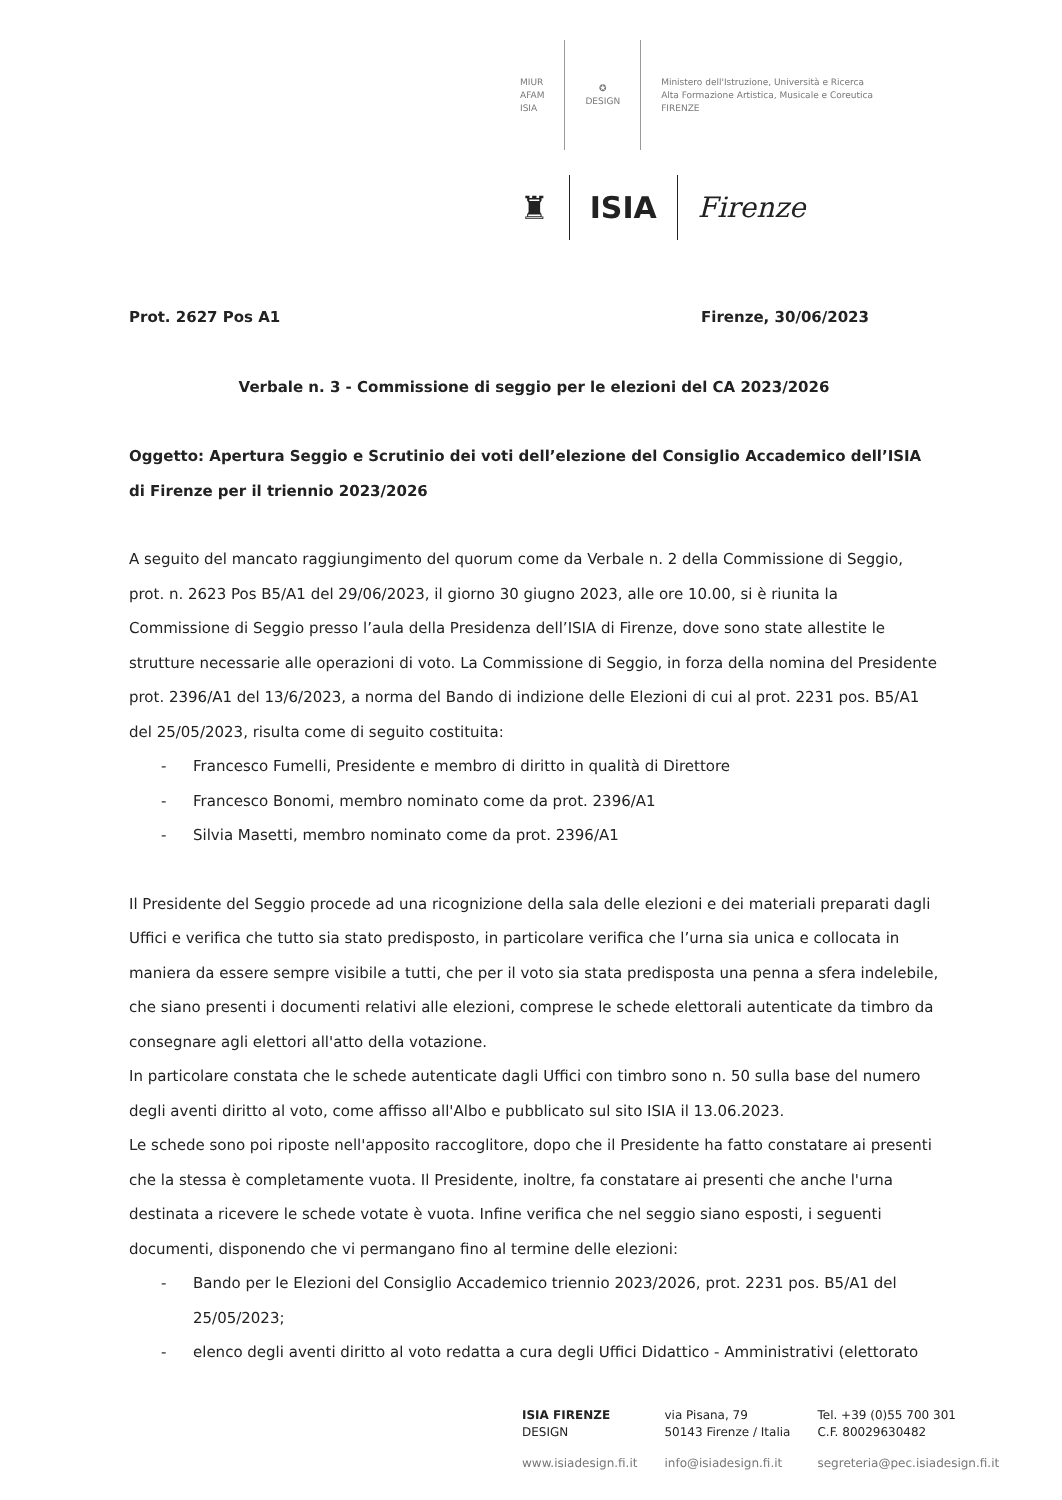MIUR
AFAM
ISIA
✪
DESIGN
Ministero dell'Istruzione, Università e Ricerca
Alta Formazione Artistica, Musicale e Coreutica
FIRENZE
♜ ISIA Firenze
Prot. 2627 Pos A1 Firenze, 30/06/2023
Verbale n. 3 - Commissione di seggio per le elezioni del CA 2023/2026
Oggetto: Apertura Seggio e Scrutinio dei voti dell’elezione del Consiglio Accademico dell’ISIA di Firenze per il triennio 2023/2026
A seguito del mancato raggiungimento del quorum come da Verbale n. 2 della Commissione di Seggio, prot. n. 2623 Pos B5/A1 del 29/06/2023, il giorno 30 giugno 2023, alle ore 10.00, si è riunita la Commissione di Seggio presso l’aula della Presidenza dell’ISIA di Firenze, dove sono state allestite le strutture necessarie alle operazioni di voto. La Commissione di Seggio, in forza della nomina del Presidente prot. 2396/A1 del 13/6/2023, a norma del Bando di indizione delle Elezioni di cui al prot. 2231 pos. B5/A1 del 25/05/2023, risulta come di seguito costituita:
- Francesco Fumelli, Presidente e membro di diritto in qualità di Direttore
- Francesco Bonomi, membro nominato come da prot. 2396/A1
- Silvia Masetti, membro nominato come da prot. 2396/A1
Il Presidente del Seggio procede ad una ricognizione della sala delle elezioni e dei materiali preparati dagli Uffici e verifica che tutto sia stato predisposto, in particolare verifica che l’urna sia unica e collocata in maniera da essere sempre visibile a tutti, che per il voto sia stata predisposta una penna a sfera indelebile, che siano presenti i documenti relativi alle elezioni, comprese le schede elettorali autenticate da timbro da consegnare agli elettori all'atto della votazione.
In particolare constata che le schede autenticate dagli Uffici con timbro sono n. 50 sulla base del numero degli aventi diritto al voto, come affisso all'Albo e pubblicato sul sito ISIA il 13.06.2023.
Le schede sono poi riposte nell'apposito raccoglitore, dopo che il Presidente ha fatto constatare ai presenti che la stessa è completamente vuota. Il Presidente, inoltre, fa constatare ai presenti che anche l'urna destinata a ricevere le schede votate è vuota. Infine verifica che nel seggio siano esposti, i seguenti documenti, disponendo che vi permangano fino al termine delle elezioni:
- Bando per le Elezioni del Consiglio Accademico triennio 2023/2026, prot. 2231 pos. B5/A1 del 25/05/2023;
- elenco degli aventi diritto al voto redatta a cura degli Uffici Didattico - Amministrativi (elettorato
| ISIA FIRENZE DESIGN | via Pisana, 79 50143 Firenze / Italia | Tel. +39 (0)55 700 301 C.F. 80029630482 |
| www.isiadesign.fi.it | info@isiadesign.fi.it | segreteria@pec.isiadesign.fi.it |